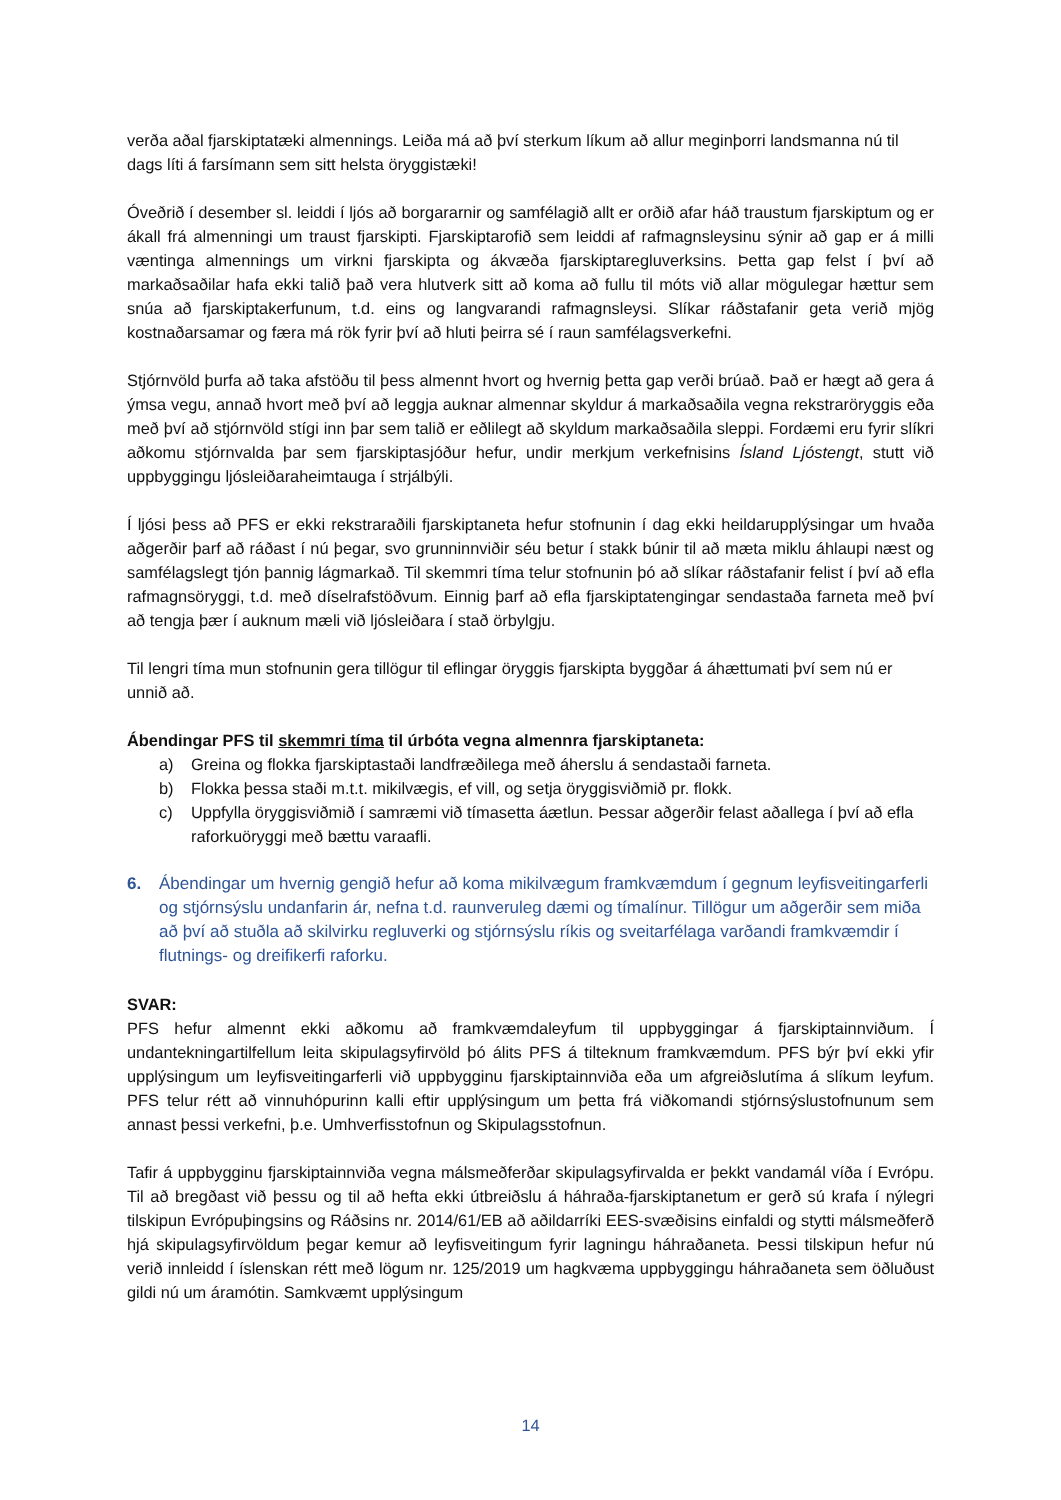verða aðal fjarskiptatæki almennings. Leiða má að því sterkum líkum að allur meginþorri landsmanna nú til dags líti á farsímann sem sitt helsta öryggistæki!
Óveðrið í desember sl. leiddi í ljós að borgararnir og samfélagið allt er orðið afar háð traustum fjarskiptum og er ákall frá almenningi um traust fjarskipti. Fjarskiptarofið sem leiddi af rafmagnsleysinu sýnir að gap er á milli væntinga almennings um virkni fjarskipta og ákvæða fjarskiptaregluverksins. Þetta gap felst í því að markaðsaðilar hafa ekki talið það vera hlutverk sitt að koma að fullu til móts við allar mögulegar hættur sem snúa að fjarskiptakerfunum, t.d. eins og langvarandi rafmagnsleysi. Slíkar ráðstafanir geta verið mjög kostnaðarsamar og færa má rök fyrir því að hluti þeirra sé í raun samfélagsverkefni.
Stjórnvöld þurfa að taka afstöðu til þess almennt hvort og hvernig þetta gap verði brúað. Það er hægt að gera á ýmsa vegu, annað hvort með því að leggja auknar almennar skyldur á markaðsaðila vegna rekstraröryggis eða með því að stjórnvöld stígi inn þar sem talið er eðlilegt að skyldum markaðsaðila sleppi. Fordæmi eru fyrir slíkri aðkomu stjórnvalda þar sem fjarskiptasjóður hefur, undir merkjum verkefnisins Ísland Ljóstengt, stutt við uppbyggingu ljósleiðaraheimtauga í strjálbýli.
Í ljósi þess að PFS er ekki rekstraraðili fjarskiptaneta hefur stofnunin í dag ekki heildarupplýsingar um hvaða aðgerðir þarf að ráðast í nú þegar, svo grunninnviðir séu betur í stakk búnir til að mæta miklu áhlaupi næst og samfélagslegt tjón þannig lágmarkað. Til skemmri tíma telur stofnunin þó að slíkar ráðstafanir felist í því að efla rafmagnsöryggi, t.d. með díselrafstöðvum. Einnig þarf að efla fjarskiptatengingar sendastaða farneta með því að tengja þær í auknum mæli við ljósleiðara í stað örbylgju.
Til lengri tíma mun stofnunin gera tillögur til eflingar öryggis fjarskipta byggðar á áhættumati því sem nú er unnið að.
Ábendingar PFS til skemmri tíma til úrbóta vegna almennra fjarskiptaneta:
a) Greina og flokka fjarskiptastaði landfræðilega með áherslu á sendastaði farneta.
b) Flokka þessa staði m.t.t. mikilvægis, ef vill, og setja öryggisviðmið pr. flokk.
c) Uppfylla öryggisviðmið í samræmi við tímasetta áætlun. Þessar aðgerðir felast aðallega í því að efla raforkuöryggi með bættu varaafli.
6. Ábendingar um hvernig gengið hefur að koma mikilvægum framkvæmdum í gegnum leyfisveitingarferli og stjórnsýslu undanfarin ár, nefna t.d. raunveruleg dæmi og tímalínur. Tillögur um aðgerðir sem miða að því að stuðla að skilvirku regluverki og stjórnsýslu ríkis og sveitarfélaga varðandi framkvæmdir í flutnings- og dreifikerfi raforku.
SVAR:
PFS hefur almennt ekki aðkomu að framkvæmdaleyfum til uppbyggingar á fjarskiptainnviðum. Í undantekningartilfellum leita skipulagsyfirvöld þó álits PFS á tilteknum framkvæmdum. PFS býr því ekki yfir upplýsingum um leyfisveitingarferli við uppbygginu fjarskiptainnviða eða um afgreiðslutíma á slíkum leyfum. PFS telur rétt að vinnuhópurinn kalli eftir upplýsingum um þetta frá viðkomandi stjórnsýslustofnunum sem annast þessi verkefni, þ.e. Umhverfisstofnun og Skipulagsstofnun.
Tafir á uppbygginu fjarskiptainnviða vegna málsmeðferðar skipulagsyfirvalda er þekkt vandamál víða í Evrópu. Til að bregðast við þessu og til að hefta ekki útbreiðslu á háhraða-fjarskiptanetum er gerð sú krafa í nýlegri tilskipun Evrópuþingsins og Ráðsins nr. 2014/61/EB að aðildarríki EES-svæðisins einfaldi og stytti málsmeðferð hjá skipulagsyfirvöldum þegar kemur að leyfisveitingum fyrir lagningu háhraðaneta. Þessi tilskipun hefur nú verið innleidd í íslenskan rétt með lögum nr. 125/2019 um hagkvæma uppbyggingu háhraðaneta sem öðluðust gildi nú um áramótin. Samkvæmt upplýsingum
14